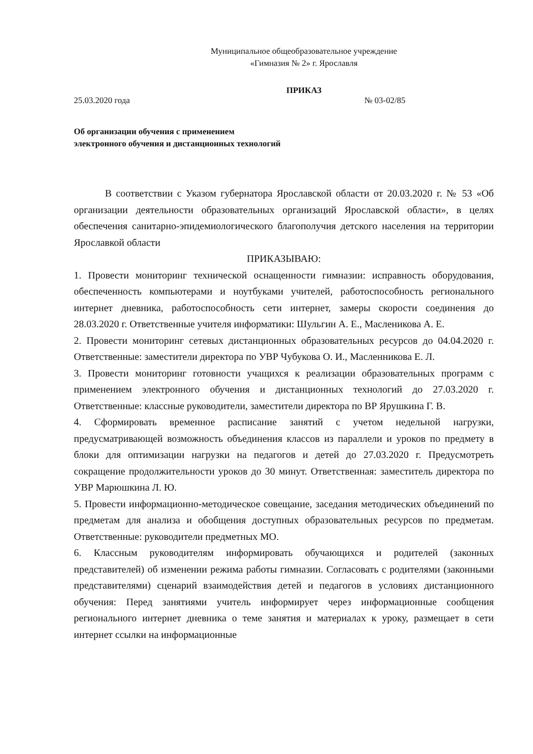Муниципальное общеобразовательное учреждение
«Гимназия № 2» г. Ярославля
ПРИКАЗ
25.03.2020 года № 03-02/85
Об организации обучения с применением
электронного обучения и дистанционных технологий
В соответствии с Указом губернатора Ярославской области от 20.03.2020 г. № 53 «Об организации деятельности образовательных организаций Ярославской области», в целях обеспечения санитарно-эпидемиологического благополучия детского населения на территории Ярославкой области
ПРИКАЗЫВАЮ:
1. Провести мониторинг технической оснащенности гимназии: исправность оборудования, обеспеченность компьютерами и ноутбуками учителей, работоспособность регионального интернет дневника, работоспособность сети интернет, замеры скорости соединения до 28.03.2020 г. Ответственные учителя информатики: Шульгин А. Е., Масленикова А. Е.
2. Провести мониторинг сетевых дистанционных образовательных ресурсов до 04.04.2020 г. Ответственные: заместители директора по УВР Чубукова О. И., Масленникова Е. Л.
3. Провести мониторинг готовности учащихся к реализации образовательных программ с применением электронного обучения и дистанционных технологий до 27.03.2020 г. Ответственные: классные руководители, заместители директора по ВР Ярушкина Г. В.
4. Сформировать временное расписание занятий с учетом недельной нагрузки, предусматривающей возможность объединения классов из параллели и уроков по предмету в блоки для оптимизации нагрузки на педагогов и детей до 27.03.2020 г. Предусмотреть сокращение продолжительности уроков до 30 минут. Ответственная: заместитель директора по УВР Марюшкина Л. Ю.
5. Провести информационно-методическое совещание, заседания методических объединений по предметам для анализа и обобщения доступных образовательных ресурсов по предметам. Ответственные: руководители предметных МО.
6. Классным руководителям информировать обучающихся и родителей (законных представителей) об изменении режима работы гимназии. Согласовать с родителями (законными представителями) сценарий взаимодействия детей и педагогов в условиях дистанционного обучения: Перед занятиями учитель информирует через информационные сообщения регионального интернет дневника о теме занятия и материалах к уроку, размещает в сети интернет ссылки на информационные